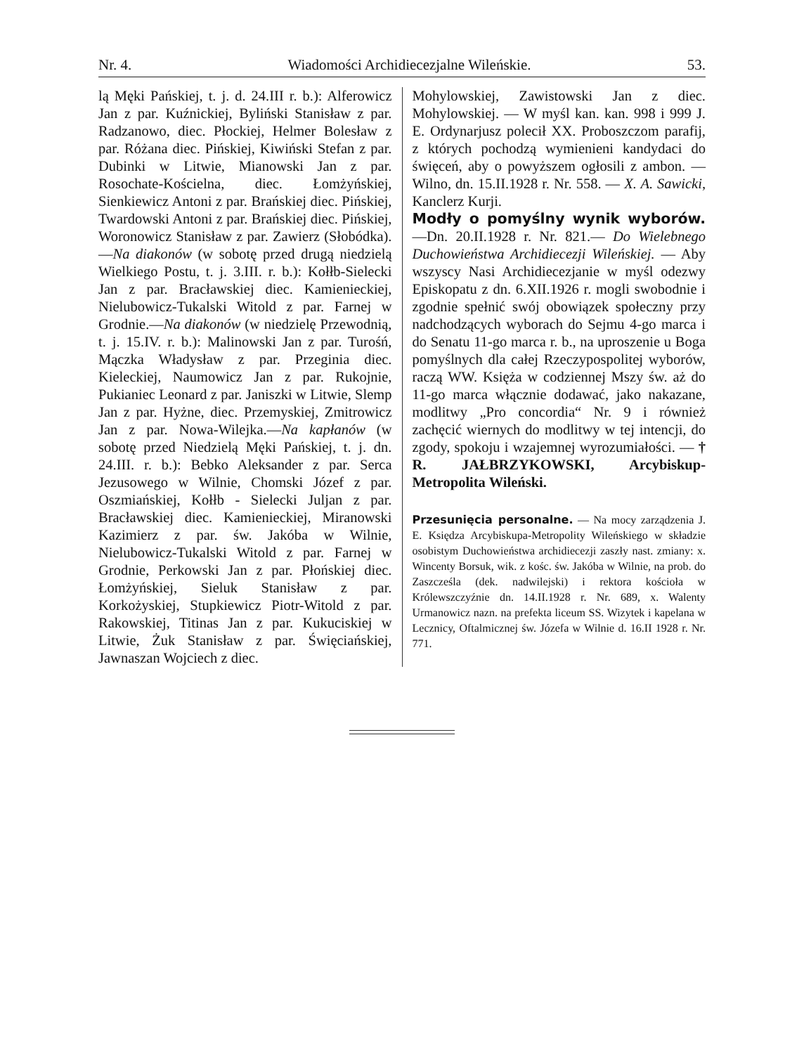Nr. 4. Wiadomości Archidiecezjalne Wileńskie. 53.
lą Męki Pańskiej, t. j. d. 24.III r. b.): Alferowicz Jan z par. Kuźnickiej, Byliński Stanisław z par. Radzanowo, diec. Płockiej, Helmer Bolesław z par. Różana diec. Pińskiej, Kiwiński Stefan z par. Dubinki w Litwie, Mianowski Jan z par. Rosochate-Kościelna, diec. Łomżyńskiej, Sienkiewicz Antoni z par. Brańskiej diec. Pińskiej, Twardowski Antoni z par. Brańskiej diec. Pińskiej, Woronowicz Stanisław z par. Zawierz (Słobódka). —Na diakonów (w sobotę przed drugą niedzielą Wielkiego Postu, t. j. 3.III. r. b.): Kołłb-Sielecki Jan z par. Bracławskiej diec. Kamienieckiej, Nielubowicz-Tukalski Witold z par. Farnej w Grodnie.—Na diakonów (w niedzielę Przewodnią, t. j. 15.IV. r. b.): Malinowski Jan z par. Turośń, Mączka Władysław z par. Przeginia diec. Kieleckiej, Naumowicz Jan z par. Rukojnie, Pukianiec Leonard z par. Janiszki w Litwie, Slemp Jan z par. Hyżne, diec. Przemyskiej, Zmitrowicz Jan z par. Nowa-Wilejka.—Na kapłanów (w sobotę przed Niedzielą Męki Pańskiej, t. j. dn. 24.III. r. b.): Bebko Aleksander z par. Serca Jezusowego w Wilnie, Chomski Józef z par. Oszmiańskiej, Kołłb - Sielecki Juljan z par. Bracławskiej diec. Kamienieckiej, Miranowski Kazimierz z par. św. Jakóba w Wilnie, Nielubowicz-Tukalski Witold z par. Farnej w Grodnie, Perkowski Jan z par. Płońskiej diec. Łomżyńskiej, Sieluk Stanisław z par. Korkożyskiej, Stupkiewicz Piotr-Witold z par. Rakowskiej, Titinas Jan z par. Kukuciskiej w Litwie, Żuk Stanisław z par. Święciańskiej, Jawnaszan Wojciech z diec.
Mohylowskiej, Zawistowski Jan z diec. Mohylowskiej. — W myśl kan. kan. 998 i 999 J. E. Ordynarjusz polecił XX. Proboszczom parafij, z których pochodzą wymienieni kandydaci do święceń, aby o powyższem ogłosili z ambon. — Wilno, dn. 15.II.1928 r. Nr. 558. — X. A. Sawicki, Kanclerz Kurji.
Modły o pomyślny wynik wyborów.—Dn. 20.II.1928 r. Nr. 821.— Do Wielebnego Duchowieństwa Archidiecezji Wileńskiej. — Aby wszyscy Nasi Archidiecezjanie w myśl odezwy Episkopatu z dn. 6.XII.1926 r. mogli swobodnie i zgodnie spełnić swój obowiązek społeczny przy nadchodzących wyborach do Sejmu 4-go marca i do Senatu 11-go marca r. b., na uproszenie u Boga pomyślnych dla całej Rzeczypospolitej wyborów, raczą WW. Księża w codziennej Mszy św. aż do 11-go marca włącznie dodawać, jako nakazane, modlitwy „Pro concordia“ Nr. 9 i również zachęcić wiernych do modlitwy w tej intencji, do zgody, spokoju i wzajemnej wyrozumiałości. — † R. JAŁBRZYKOWSKI, Arcybiskup-Metropolita Wileński.
Przesunięcia personalne. — Na mocy zarządzenia J. E. Księdza Arcybiskupa-Metropolity Wileńskiego w składzie osobistym Duchowieństwa archidiecezji zaszły nast. zmiany: x. Wincenty Borsuk, wik. z kośc. św. Jakóba w Wilnie, na prob. do Zaszcześla (dek. nadwilejski) i rektora kościoła w Królewszczyźnie dn. 14.II.1928 r. Nr. 689, x. Walenty Urmanowicz nazn. na prefekta liceum SS. Wizytek i kapelana w Lecznicy, Oftalmicznej św. Józefa w Wilnie d. 16.II 1928 r. Nr. 771.